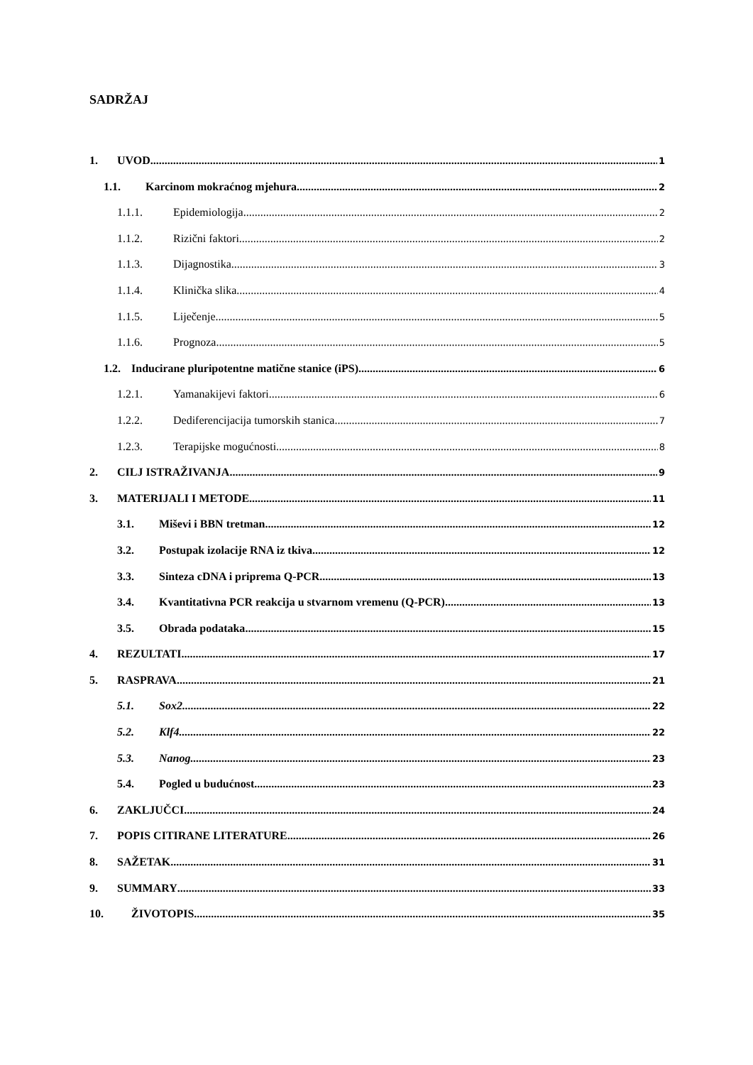SADRŽAJ
1. UVOD 1
1.1. Karcinom mokraćnog mjehura 2
1.1.1. Epidemiologija 2
1.1.2. Rizični faktori 2
1.1.3. Dijagnostika 3
1.1.4. Klinička slika 4
1.1.5. Liječenje 5
1.1.6. Prognoza 5
1.2. Inducirane pluripotentne matične stanice (iPS) 6
1.2.1. Yamanakijevi faktori 6
1.2.2. Dediferencijacija tumorskih stanica 7
1.2.3. Terapijske mogućnosti 8
2. CILJ ISTRAŽIVANJA 9
3. MATERIJALI I METODE 11
3.1. Miševi i BBN tretman 12
3.2. Postupak izolacije RNA iz tkiva 12
3.3. Sinteza cDNA i priprema Q-PCR 13
3.4. Kvantitativna PCR reakcija u stvarnom vremenu (Q-PCR) 13
3.5. Obrada podataka 15
4. REZULTATI 17
5. RASPRAVA 21
5.1. Sox2 22
5.2. Klf4 22
5.3. Nanog 23
5.4. Pogled u budućnost 23
6. ZAKLJUČCI 24
7. POPIS CITIRANE LITERATURE 26
8. SAŽETAK 31
9. SUMMARY 33
10. ŽIVOTOPIS 35